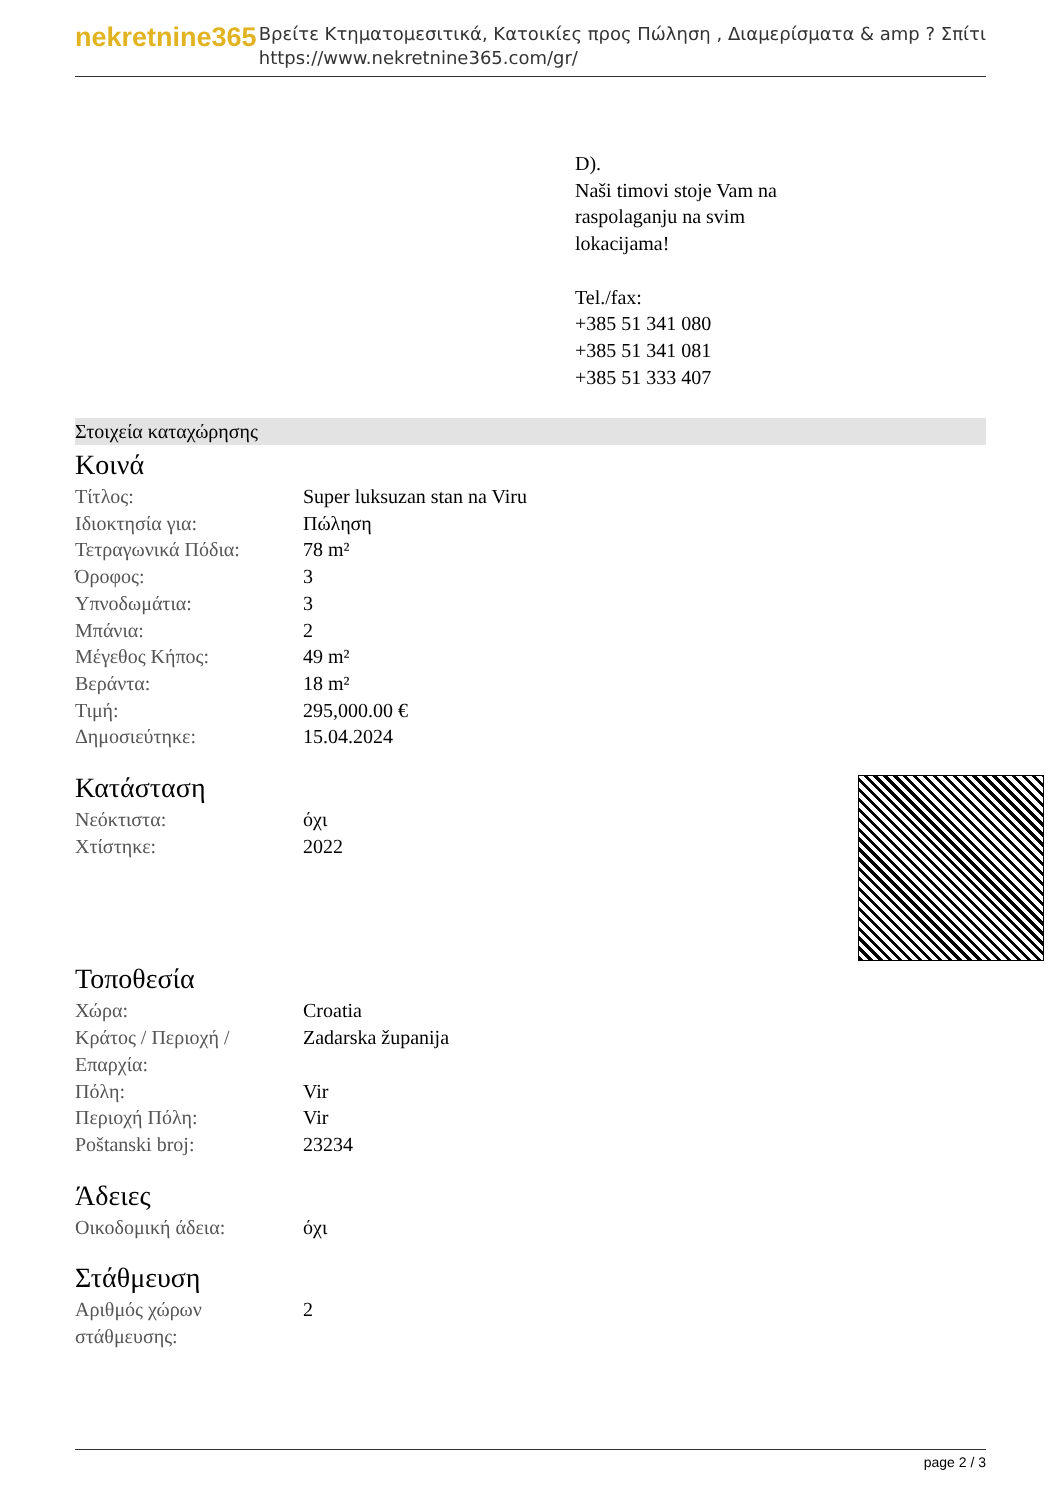nekretnine365
Βρείτε Κτηματομεσιτικά, Κατοικίες προς Πώληση , Διαμερίσματα & amp ? Σπίτι
https://www.nekretnine365.com/gr/
D).
Naši timovi stoje Vam na
raspolaganju na svim
lokacijama!
Tel./fax:
+385 51 341 080
+385 51 341 081
+385 51 333 407
Στοιχεία καταχώρησης
Κοινά
| Τίτλος: | Super luksuzan stan na Viru |
| Ιδιοκτησία για: | Πώληση |
| Τετραγωνικά Πόδια: | 78 m² |
| Όροφος: | 3 |
| Υπνοδωμάτια: | 3 |
| Μπάνια: | 2 |
| Μέγεθος Κήπος: | 49 m² |
| Βεράντα: | 18 m² |
| Τιμή: | 295,000.00 € |
| Δημοσιεύτηκε: | 15.04.2024 |
Κατάσταση
| Νεόκτιστα: | όχι |
| Χτίστηκε: | 2022 |
Τοποθεσία
| Χώρα: | Croatia |
| Κράτος / Περιοχή / Επαρχία: | Zadarska županija |
| Πόλη: | Vir |
| Περιοχή Πόλη: | Vir |
| Poštanski broj: | 23234 |
Άδειες
| Οικοδομική άδεια: | όχι |
Στάθμευση
| Αριθμός χώρων στάθμευσης: | 2 |
page 2 / 3